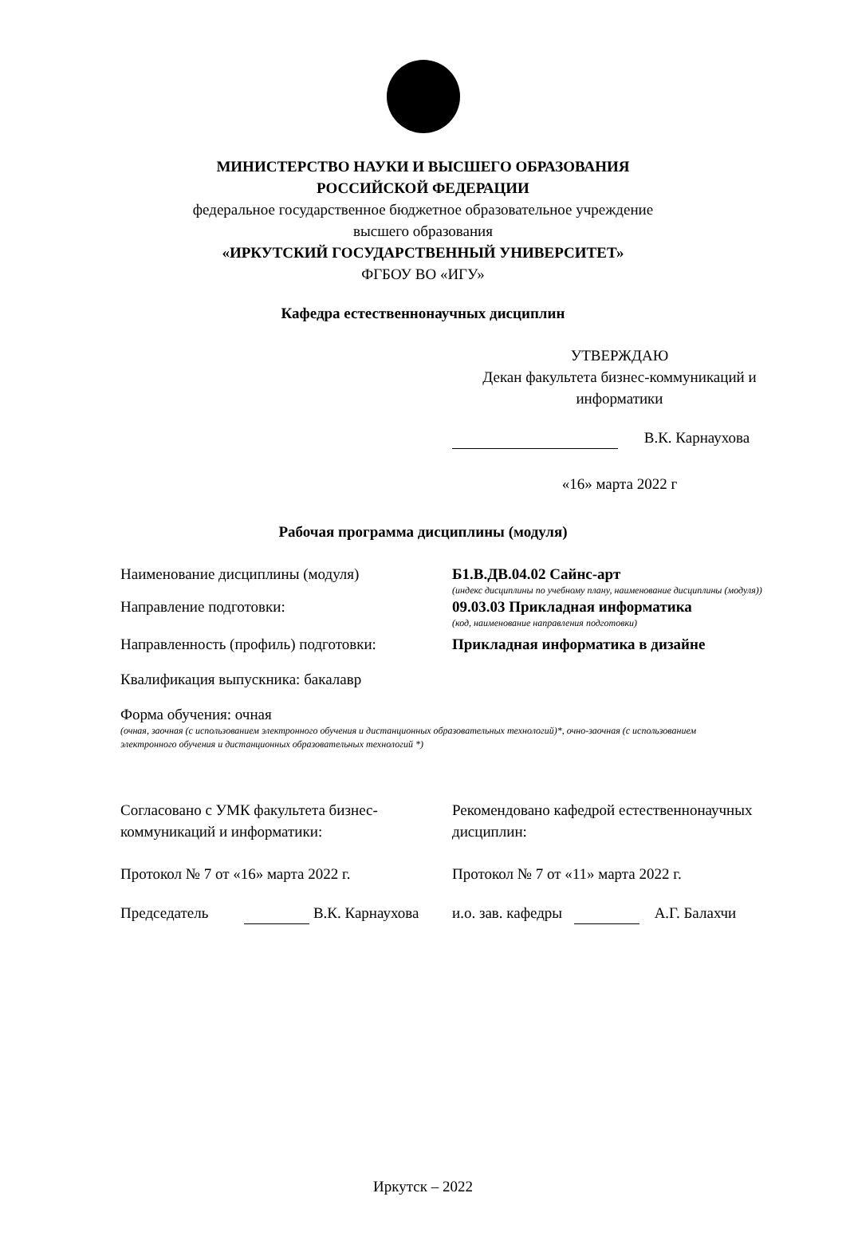МИНИСТЕРСТВО НАУКИ И ВЫСШЕГО ОБРАЗОВАНИЯ
РОССИЙСКОЙ ФЕДЕРАЦИИ
федеральное государственное бюджетное образовательное учреждение
высшего образования
«ИРКУТСКИЙ ГОСУДАРСТВЕННЫЙ УНИВЕРСИТЕТ»
ФГБОУ ВО «ИГУ»
Кафедра естественнонаучных дисциплин
УТВЕРЖДАЮ
Декан факультета бизнес-коммуникаций и информатики
В.К. Карнаухова
«16» марта 2022 г
Рабочая программа дисциплины (модуля)
Наименование дисциплины (модуля) Б1.В.ДВ.04.02 Сайнс-арт
(индекс дисциплины по учебному плану, наименование дисциплины (модуля))
Направление подготовки: 09.03.03 Прикладная информатика
(код, наименование направления подготовки)
Направленность (профиль) подготовки: Прикладная информатика в дизайне
Квалификация выпускника: бакалавр
Форма обучения: очная
(очная, заочная (с использованием электронного обучения и дистанционных образовательных технологий)*, очно-заочная (с использованием электронного обучения и дистанционных образовательных технологий *)
Согласовано с УМК факультета бизнес-коммуникаций и информатики:
Рекомендовано кафедрой естественнонаучных дисциплин:
Протокол № 7 от «16» марта 2022 г. Протокол № 7 от «11» марта 2022 г.
Председатель В.К. Карнаухова и.о. зав. кафедры А.Г. Балахчи
Иркутск – 2022